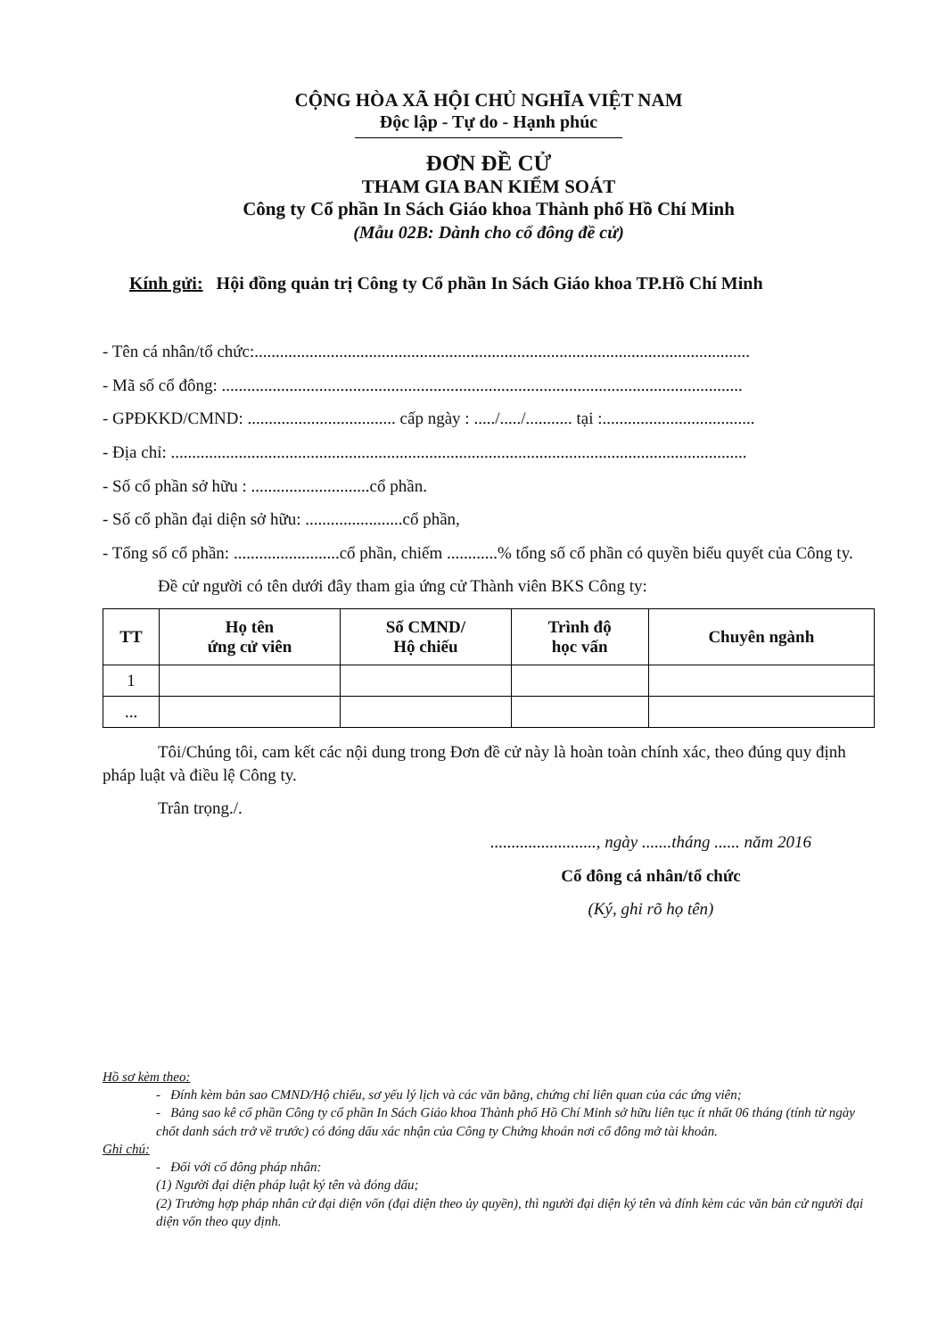CỘNG HÒA XÃ HỘI CHỦ NGHĨA VIỆT NAM
Độc lập - Tự do - Hạnh phúc
ĐƠN ĐỀ CỬ
THAM GIA BAN KIỂM SOÁT
Công ty Cổ phần In Sách Giáo khoa Thành phố Hồ Chí Minh
(Mẫu 02B: Dành cho cổ đông đề cử)
Kính gửi: Hội đồng quản trị Công ty Cổ phần In Sách Giáo khoa TP.Hồ Chí Minh
- Tên cá nhân/tổ chức:.....................................................................................................................
- Mã số cổ đông: ...........................................................................................................................
- GPĐKKD/CMND: ................................... cấp ngày : ...../...../........... tại :....................................
- Địa chỉ: ........................................................................................................................................
- Số cổ phần sở hữu : ............................cổ phần.
- Số cổ phần đại diện sở hữu: .......................cổ phần,
- Tổng số cổ phần: .........................cổ phần, chiếm ............% tổng số cổ phần có quyền biểu quyết của Công ty.
Đề cử người có tên dưới đây tham gia ứng cử Thành viên BKS Công ty:
| TT | Họ tên ứng cử viên | Số CMND/ Hộ chiếu | Trình độ học vấn | Chuyên ngành |
| --- | --- | --- | --- | --- |
| 1 | | | | |
| ... | | | | |
Tôi/Chúng tôi, cam kết các nội dung trong Đơn đề cử này là hoàn toàn chính xác, theo đúng quy định pháp luật và điều lệ Công ty.
Trân trọng./.
........................., ngày .......tháng ...... năm 2016
Cổ đông cá nhân/tổ chức
(Ký, ghi rõ họ tên)
Hồ sơ kèm theo:
- Đính kèm bản sao CMND/Hộ chiếu, sơ yếu lý lịch và các văn bằng, chứng chỉ liên quan của các ứng viên;
- Bảng sao kê cổ phần Công ty cổ phần In Sách Giáo khoa Thành phố Hồ Chí Minh sở hữu liên tục ít nhất 06 tháng (tính từ ngày chốt danh sách trở về trước) có đóng dấu xác nhận của Công ty Chứng khoán nơi cổ đông mở tài khoản.
Ghi chú:
- Đối với cổ đông pháp nhân:
(1) Người đại diện pháp luật ký tên và đóng dấu;
(2) Trường hợp pháp nhân cử đại diện vốn (đại diện theo ủy quyền), thì người đại diện ký tên và đính kèm các văn bản cử người đại diện vốn theo quy định.